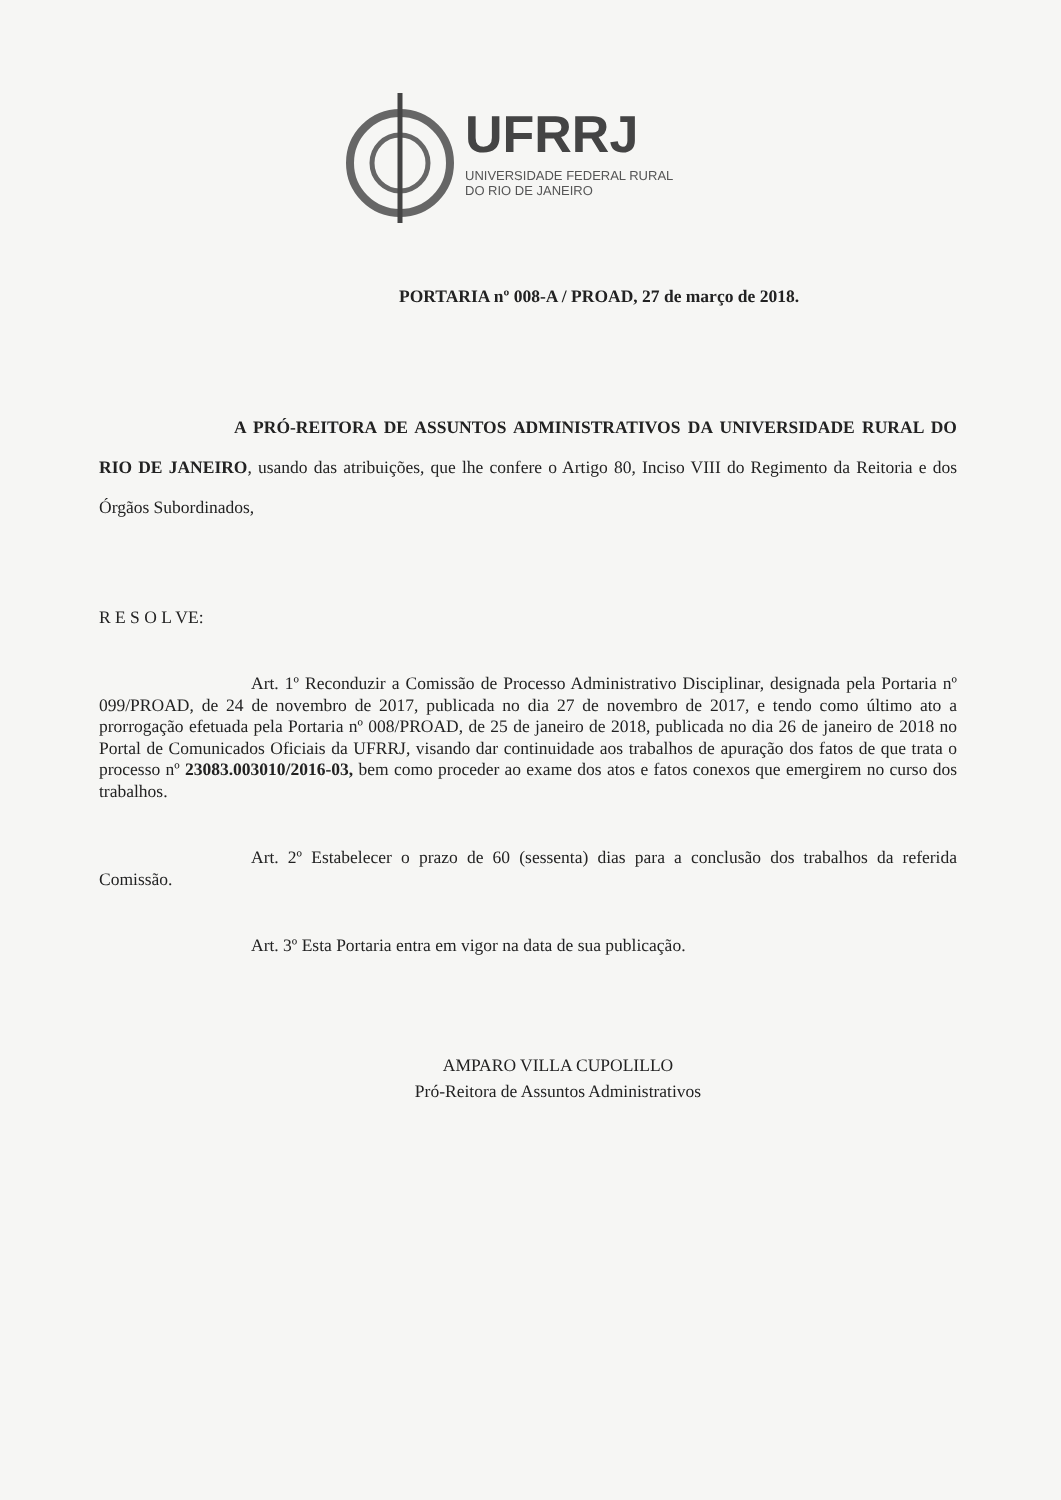UFRRJ
UNIVERSIDADE FEDERAL RURAL
DO RIO DE JANEIRO
PORTARIA nº 008-A / PROAD, 27 de março de 2018.
A PRÓ-REITORA DE ASSUNTOS ADMINISTRATIVOS DA UNIVERSIDADE RURAL DO RIO DE JANEIRO, usando das atribuições, que lhe confere o Artigo 80, Inciso VIII do Regimento da Reitoria e dos Órgãos Subordinados,
R E S O L VE:
Art. 1º Reconduzir a Comissão de Processo Administrativo Disciplinar, designada pela Portaria nº 099/PROAD, de 24 de novembro de 2017, publicada no dia 27 de novembro de 2017, e tendo como último ato a prorrogação efetuada pela Portaria nº 008/PROAD, de 25 de janeiro de 2018, publicada no dia 26 de janeiro de 2018 no Portal de Comunicados Oficiais da UFRRJ, visando dar continuidade aos trabalhos de apuração dos fatos de que trata o processo nº 23083.003010/2016-03, bem como proceder ao exame dos atos e fatos conexos que emergirem no curso dos trabalhos.
Art. 2º Estabelecer o prazo de 60 (sessenta) dias para a conclusão dos trabalhos da referida Comissão.
Art. 3º Esta Portaria entra em vigor na data de sua publicação.
AMPARO VILLA CUPOLILLO
Pró-Reitora de Assuntos Administrativos